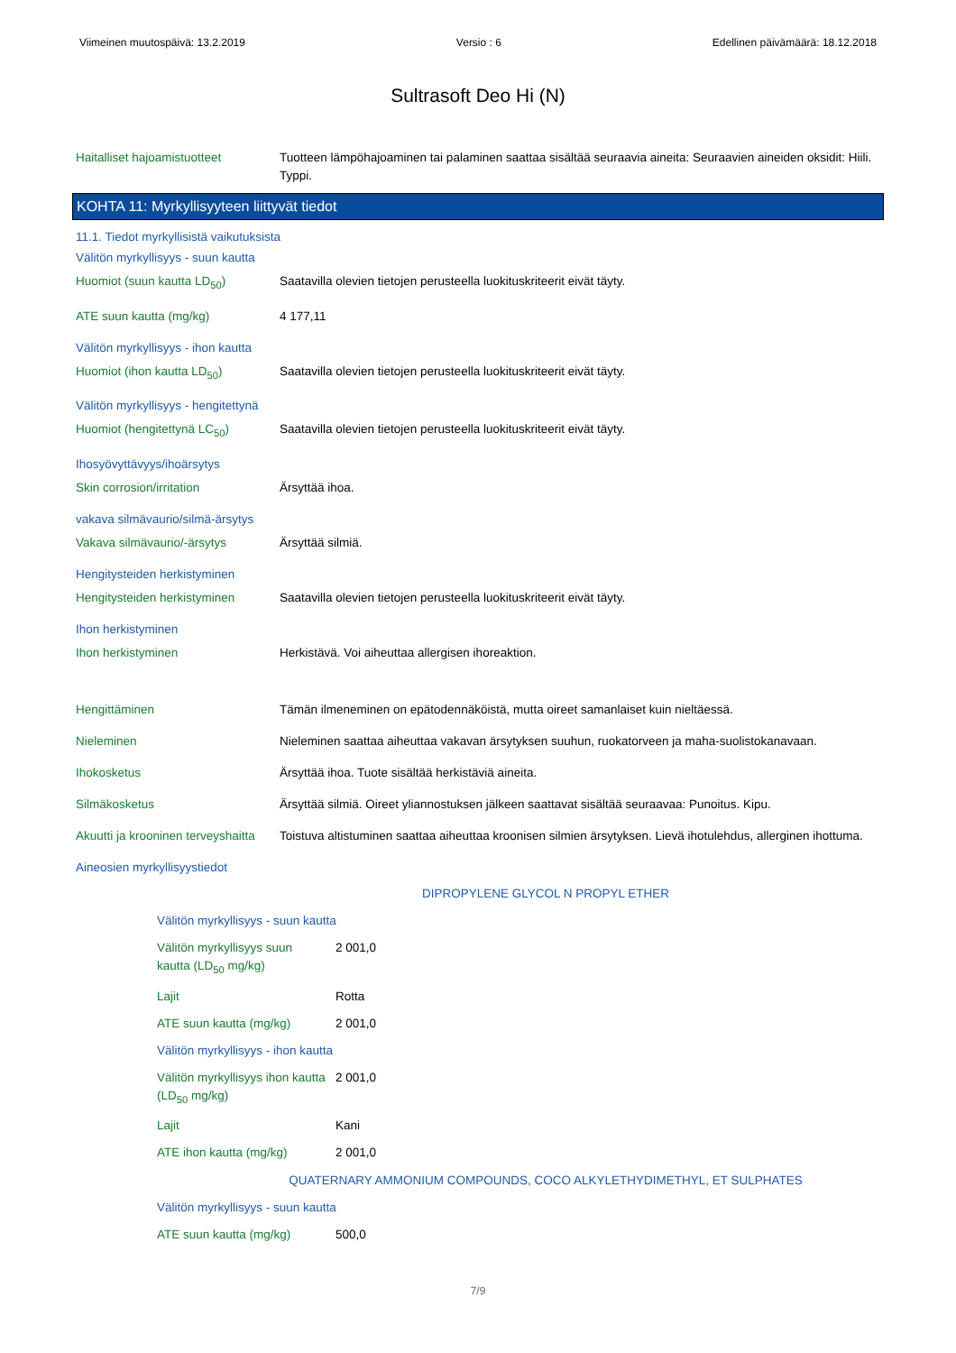Viimeinen muutospäivä: 13.2.2019 Versio : 6 Edellinen päivämäärä: 18.12.2018
Sultrasoft Deo Hi (N)
| Haitalliset hajoamistuotteet | Tuotteen lämpöhajoaminen tai palaminen saattaa sisältää seuraavia aineita: Seuraavien aineiden oksidit: Hiili. Typpi. |
KOHTA 11: Myrkyllisyyteen liittyvät tiedot
11.1. Tiedot myrkyllisistä vaikutuksista
| Välitön myrkyllisyys - suun kautta | |
| Huomiot (suun kautta LD<sub>50</sub>) | Saatavilla olevien tietojen perusteella luokituskriteerit eivät täyty. |
| ATE suun kautta (mg/kg) | 4 177,11 |
| Välitön myrkyllisyys - ihon kautta | |
| Huomiot (ihon kautta LD<sub>50</sub>) | Saatavilla olevien tietojen perusteella luokituskriteerit eivät täyty. |
| Välitön myrkyllisyys - hengitettynä | |
| Huomiot (hengitettynä LC<sub>50</sub>) | Saatavilla olevien tietojen perusteella luokituskriteerit eivät täyty. |
| Ihosyövyttävyys/ihoärsytys | |
| Skin corrosion/irritation | Ärsyttää ihoa. |
| vakava silmävaurio/silmä-ärsytys | |
| Vakava silmävaurio/-ärsytys | Ärsyttää silmiä. |
| Hengitysteiden herkistyminen | |
| Hengitysteiden herkistyminen | Saatavilla olevien tietojen perusteella luokituskriteerit eivät täyty. |
| Ihon herkistyminen | |
| Ihon herkistyminen | Herkistävä. Voi aiheuttaa allergisen ihoreaktion. |
| Hengittäminen | Tämän ilmeneminen on epätodennäköistä, mutta oireet samanlaiset kuin nieltäessä. |
| Nieleminen | Nieleminen saattaa aiheuttaa vakavan ärsytyksen suuhun, ruokatorveen ja maha-suolistokanavaan. |
| Ihokosketus | Ärsyttää ihoa. Tuote sisältää herkistäviä aineita. |
| Silmäkosketus | Ärsyttää silmiä. Oireet yliannostuksen jälkeen saattavat sisältää seuraavaa: Punoitus. Kipu. |
| Akuutti ja krooninen terveyshaitta | Toistuva altistuminen saattaa aiheuttaa kroonisen silmien ärsytyksen. Lievä ihotulehdus, allerginen ihottuma. |
| Aineosien myrkyllisyystiedot | |
DIPROPYLENE GLYCOL N PROPYL ETHER
| Välitön myrkyllisyys - suun kautta | |
| Välitön myrkyllisyys suun kautta (LD<sub>50</sub> mg/kg) | 2 001,0 |
| Lajit | Rotta |
| ATE suun kautta (mg/kg) | 2 001,0 |
| Välitön myrkyllisyys - ihon kautta | |
| Välitön myrkyllisyys ihon kautta (LD<sub>50</sub> mg/kg) | 2 001,0 |
| Lajit | Kani |
| ATE ihon kautta (mg/kg) | 2 001,0 |
QUATERNARY AMMONIUM COMPOUNDS, COCO ALKYLETHYDIMETHYL, ET SULPHATES
| Välitön myrkyllisyys - suun kautta | |
| ATE suun kautta (mg/kg) | 500,0 |
7/9